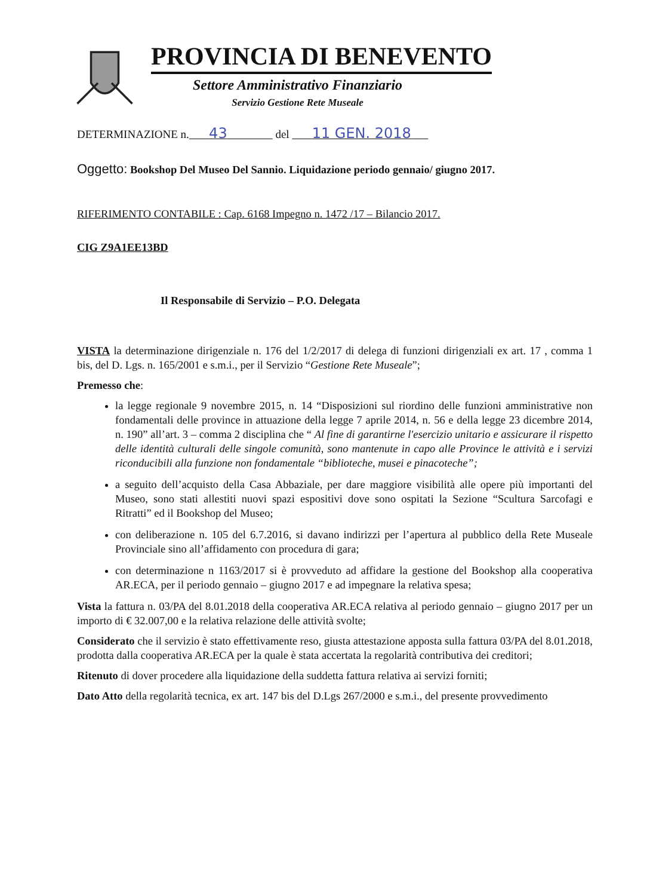PROVINCIA DI BENEVENTO
Settore Amministrativo Finanziario
Servizio Gestione Rete Museale
DETERMINAZIONE n. 43 del 11 GEN. 2018
Oggetto: Bookshop Del Museo Del Sannio. Liquidazione periodo gennaio/ giugno 2017.
RIFERIMENTO CONTABILE : Cap. 6168 Impegno n. 1472 /17 – Bilancio 2017.
CIG Z9A1EE13BD
Il Responsabile di Servizio – P.O. Delegata
VISTA la determinazione dirigenziale n. 176 del 1/2/2017 di delega di funzioni dirigenziali ex art. 17 , comma 1 bis, del D. Lgs. n. 165/2001 e s.m.i., per il Servizio “Gestione Rete Museale”;
Premesso che:
la legge regionale 9 novembre 2015, n. 14 “Disposizioni sul riordino delle funzioni amministrative non fondamentali delle province in attuazione della legge 7 aprile 2014, n. 56 e della legge 23 dicembre 2014, n. 190” all’art. 3 – comma 2 disciplina che “ Al fine di garantirne l'esercizio unitario e assicurare il rispetto delle identità culturali delle singole comunità, sono mantenute in capo alle Province le attività e i servizi riconducibili alla funzione non fondamentale “biblioteche, musei e pinacoteche”;
a seguito dell’acquisto della Casa Abbaziale, per dare maggiore visibilità alle opere più importanti del Museo, sono stati allestiti nuovi spazi espositivi dove sono ospitati la Sezione “Scultura Sarcofagi e Ritratti” ed il Bookshop del Museo;
con deliberazione n. 105 del 6.7.2016, si davano indirizzi per l’apertura al pubblico della Rete Museale Provinciale sino all’affidamento con procedura di gara;
con determinazione n 1163/2017 si è provveduto ad affidare la gestione del Bookshop alla cooperativa AR.ECA, per il periodo gennaio – giugno 2017 e ad impegnare la relativa spesa;
Vista la fattura n. 03/PA del 8.01.2018 della cooperativa AR.ECA relativa al periodo gennaio – giugno 2017 per un importo di € 32.007,00 e la relativa relazione delle attività svolte;
Considerato che il servizio è stato effettivamente reso, giusta attestazione apposta sulla fattura 03/PA del 8.01.2018, prodotta dalla cooperativa AR.ECA per la quale è stata accertata la regolarità contributiva dei creditori;
Ritenuto di dover procedere alla liquidazione della suddetta fattura relativa ai servizi forniti;
Dato Atto della regolarità tecnica, ex art. 147 bis del D.Lgs 267/2000 e s.m.i., del presente provvedimento